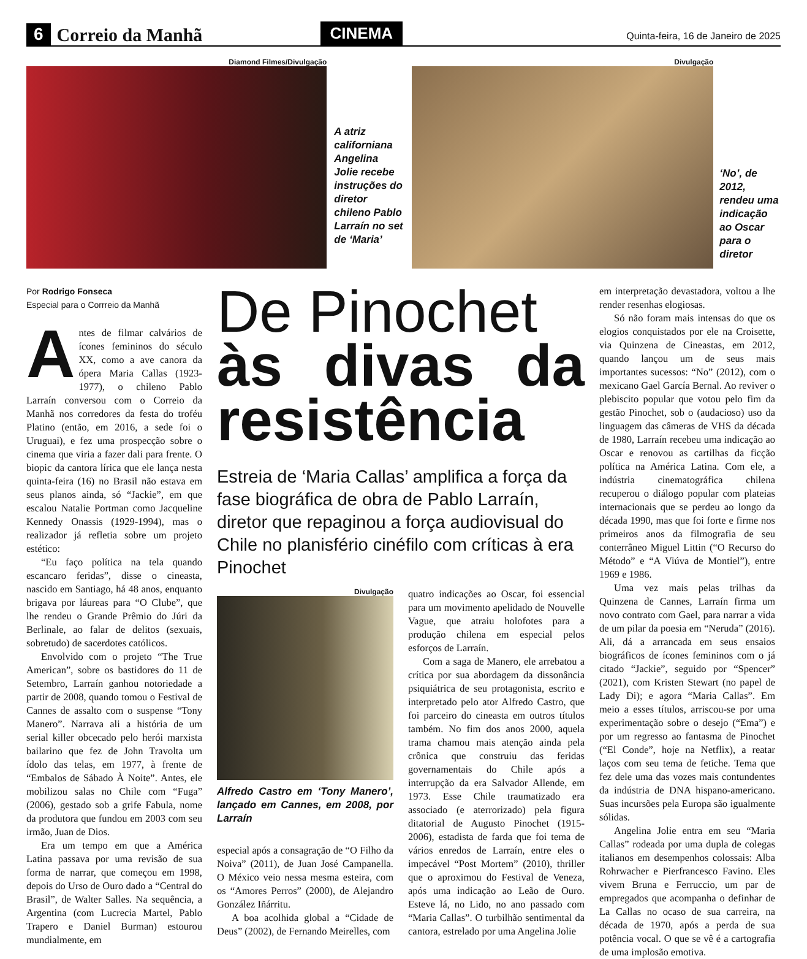6 Correio da Manhã CINEMA Quinta-feira, 16 de Janeiro de 2025
Diamond Filmes/Divulgação
A atriz californiana Angelina Jolie recebe instruções do diretor chileno Pablo Larraín no set de ‘Maria’
Divulgação
‘No’, de 2012, rendeu uma indicação ao Oscar para o diretor
Por Rodrigo Fonseca
Especial para o Corrreio da Manhã
Antes de filmar calvários de ícones femininos do século XX, como a ave canora da ópera Maria Callas (1923-1977), o chileno Pablo Larraín conversou com o Correio da Manhã nos corredores da festa do troféu Platino (então, em 2016, a sede foi o Uruguai), e fez uma prospecção sobre o cinema que viria a fazer dali para frente. O biopic da cantora lírica que ele lança nesta quinta-feira (16) no Brasil não estava em seus planos ainda, só “Jackie”, em que escalou Natalie Portman como Jacqueline Kennedy Onassis (1929-1994), mas o realizador já refletia sobre um projeto estético:
“Eu faço política na tela quando escancaro feridas”, disse o cineasta, nascido em Santiago, há 48 anos, enquanto brigava por láureas para “O Clube”, que lhe rendeu o Grande Prêmio do Júri da Berlinale, ao falar de delitos (sexuais, sobretudo) de sacerdotes católicos.
Envolvido com o projeto “The True American”, sobre os bastidores do 11 de Setembro, Larraín ganhou notoriedade a partir de 2008, quando tomou o Festival de Cannes de assalto com o suspense “Tony Manero”. Narrava ali a história de um serial killer obcecado pelo herói marxista bailarino que fez de John Travolta um ídolo das telas, em 1977, à frente de “Embalos de Sábado À Noite”. Antes, ele mobilizou salas no Chile com “Fuga” (2006), gestado sob a grife Fabula, nome da produtora que fundou em 2003 com seu irmão, Juan de Dios.
Era um tempo em que a América Latina passava por uma revisão de sua forma de narrar, que começou em 1998, depois do Urso de Ouro dado a “Central do Brasil”, de Walter Salles. Na sequência, a Argentina (com Lucrecia Martel, Pablo Trapero e Daniel Burman) estourou mundialmente, em
De Pinochet
às divas da resistência
Estreia de ‘Maria Callas’ amplifica a força da fase biográfica de obra de Pablo Larraín, diretor que repaginou a força audiovisual do Chile no planisfério cinéfilo com críticas à era Pinochet
Divulgação
Alfredo Castro em ‘Tony Manero’, lançado em Cannes, em 2008, por Larraín
especial após a consagração de “O Filho da Noiva” (2011), de Juan José Campanella. O México veio nessa mesma esteira, com os “Amores Perros” (2000), de Alejandro González Iñárritu.
A boa acolhida global a “Cidade de Deus” (2002), de Fernando Meirelles, com
quatro indicações ao Oscar, foi essencial para um movimento apelidado de Nouvelle Vague, que atraiu holofotes para a produção chilena em especial pelos esforços de Larraín.
Com a saga de Manero, ele arrebatou a crítica por sua abordagem da dissonância psiquiátrica de seu protagonista, escrito e interpretado pelo ator Alfredo Castro, que foi parceiro do cineasta em outros títulos também. No fim dos anos 2000, aquela trama chamou mais atenção ainda pela crônica que construiu das feridas governamentais do Chile após a interrupção da era Salvador Allende, em 1973. Esse Chile traumatizado era associado (e aterrorizado) pela figura ditatorial de Augusto Pinochet (1915-2006), estadista de farda que foi tema de vários enredos de Larraín, entre eles o impecável “Post Mortem” (2010), thriller que o aproximou do Festival de Veneza, após uma indicação ao Leão de Ouro. Esteve lá, no Lido, no ano passado com “Maria Callas”. O turbilhão sentimental da cantora, estrelado por uma Angelina Jolie
em interpretação devastadora, voltou a lhe render resenhas elogiosas.
Só não foram mais intensas do que os elogios conquistados por ele na Croisette, via Quinzena de Cineastas, em 2012, quando lançou um de seus mais importantes sucessos: “No” (2012), com o mexicano Gael García Bernal. Ao reviver o plebiscito popular que votou pelo fim da gestão Pinochet, sob o (audacioso) uso da linguagem das câmeras de VHS da década de 1980, Larraín recebeu uma indicação ao Oscar e renovou as cartilhas da ficção política na América Latina. Com ele, a indústria cinematográfica chilena recuperou o diálogo popular com plateias internacionais que se perdeu ao longo da década 1990, mas que foi forte e firme nos primeiros anos da filmografia de seu conterrâneo Miguel Littin (“O Recurso do Método” e “A Viúva de Montiel”), entre 1969 e 1986.
Uma vez mais pelas trilhas da Quinzena de Cannes, Larraín firma um novo contrato com Gael, para narrar a vida de um pilar da poesia em “Neruda” (2016). Ali, dá a arrancada em seus ensaios biográficos de ícones femininos com o já citado “Jackie”, seguido por “Spencer” (2021), com Kristen Stewart (no papel de Lady Di); e agora “Maria Callas”. Em meio a esses títulos, arriscou-se por uma experimentação sobre o desejo (“Ema”) e por um regresso ao fantasma de Pinochet (“El Conde”, hoje na Netflix), a reatar laços com seu tema de fetiche. Tema que fez dele uma das vozes mais contundentes da indústria de DNA hispano-americano. Suas incursões pela Europa são igualmente sólidas.
Angelina Jolie entra em seu “Maria Callas” rodeada por uma dupla de colegas italianos em desempenhos colossais: Alba Rohrwacher e Pierfrancesco Favino. Eles vivem Bruna e Ferruccio, um par de empregados que acompanha o definhar de La Callas no ocaso de sua carreira, na década de 1970, após a perda de sua potência vocal. O que se vê é a cartografia de uma implosão emotiva.